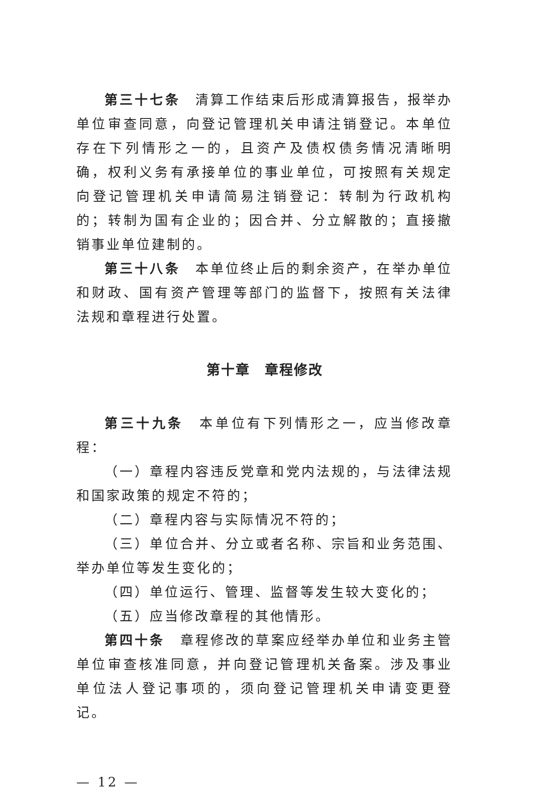第三十七条　清算工作结束后形成清算报告，报举办单位审查同意，向登记管理机关申请注销登记。本单位存在下列情形之一的，且资产及债权债务情况清晰明确，权利义务有承接单位的事业单位，可按照有关规定向登记管理机关申请简易注销登记：转制为行政机构的；转制为国有企业的；因合并、分立解散的；直接撤销事业单位建制的。
第三十八条　本单位终止后的剩余资产，在举办单位和财政、国有资产管理等部门的监督下，按照有关法律法规和章程进行处置。
第十章　章程修改
第三十九条　本单位有下列情形之一，应当修改章程：
（一）章程内容违反党章和党内法规的，与法律法规和国家政策的规定不符的；
（二）章程内容与实际情况不符的；
（三）单位合并、分立或者名称、宗旨和业务范围、举办单位等发生变化的；
（四）单位运行、管理、监督等发生较大变化的；
（五）应当修改章程的其他情形。
第四十条　章程修改的草案应经举办单位和业务主管单位审查核准同意，并向登记管理机关备案。涉及事业单位法人登记事项的，须向登记管理机关申请变更登记。
— 12 —